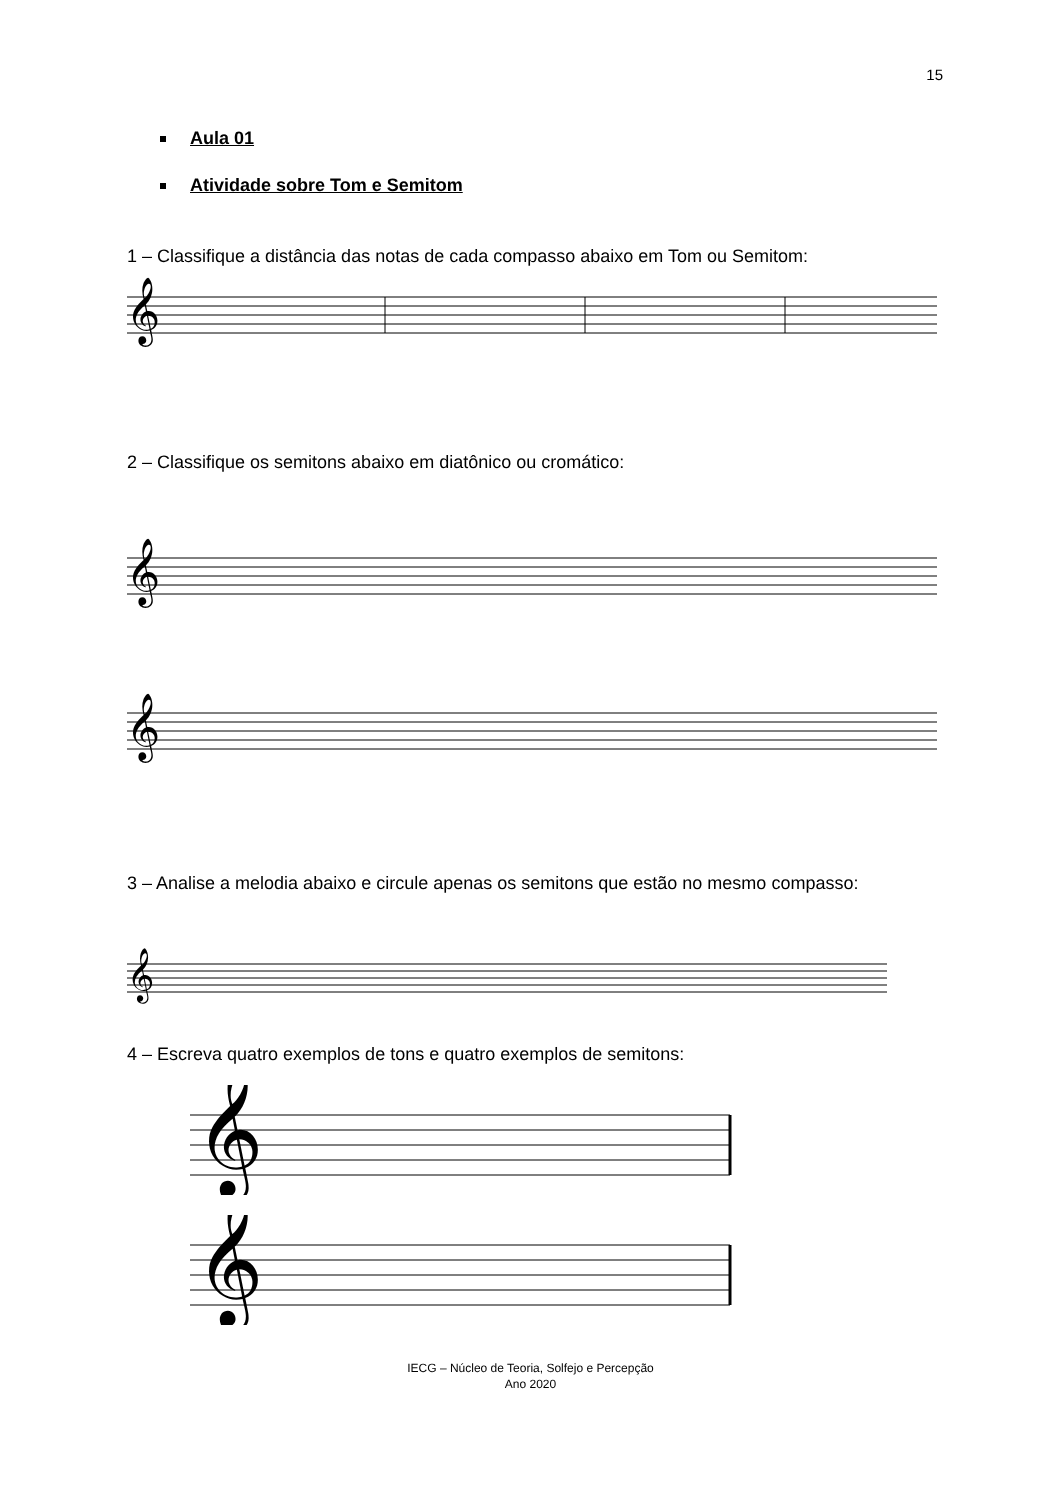15
Aula 01
Atividade sobre Tom e Semitom
1 – Classifique a distância das notas de cada compasso abaixo em Tom ou Semitom:
𝄞
2 – Classifique os semitons abaixo em diatônico ou cromático:
𝄞
𝄞
3 – Analise a melodia abaixo e circule apenas os semitons que estão no mesmo compasso:
𝄞
4 – Escreva quatro exemplos de tons e quatro exemplos de semitons:
𝄞
𝄞
IECG – Núcleo de Teoria, Solfejo e Percepção
Ano 2020